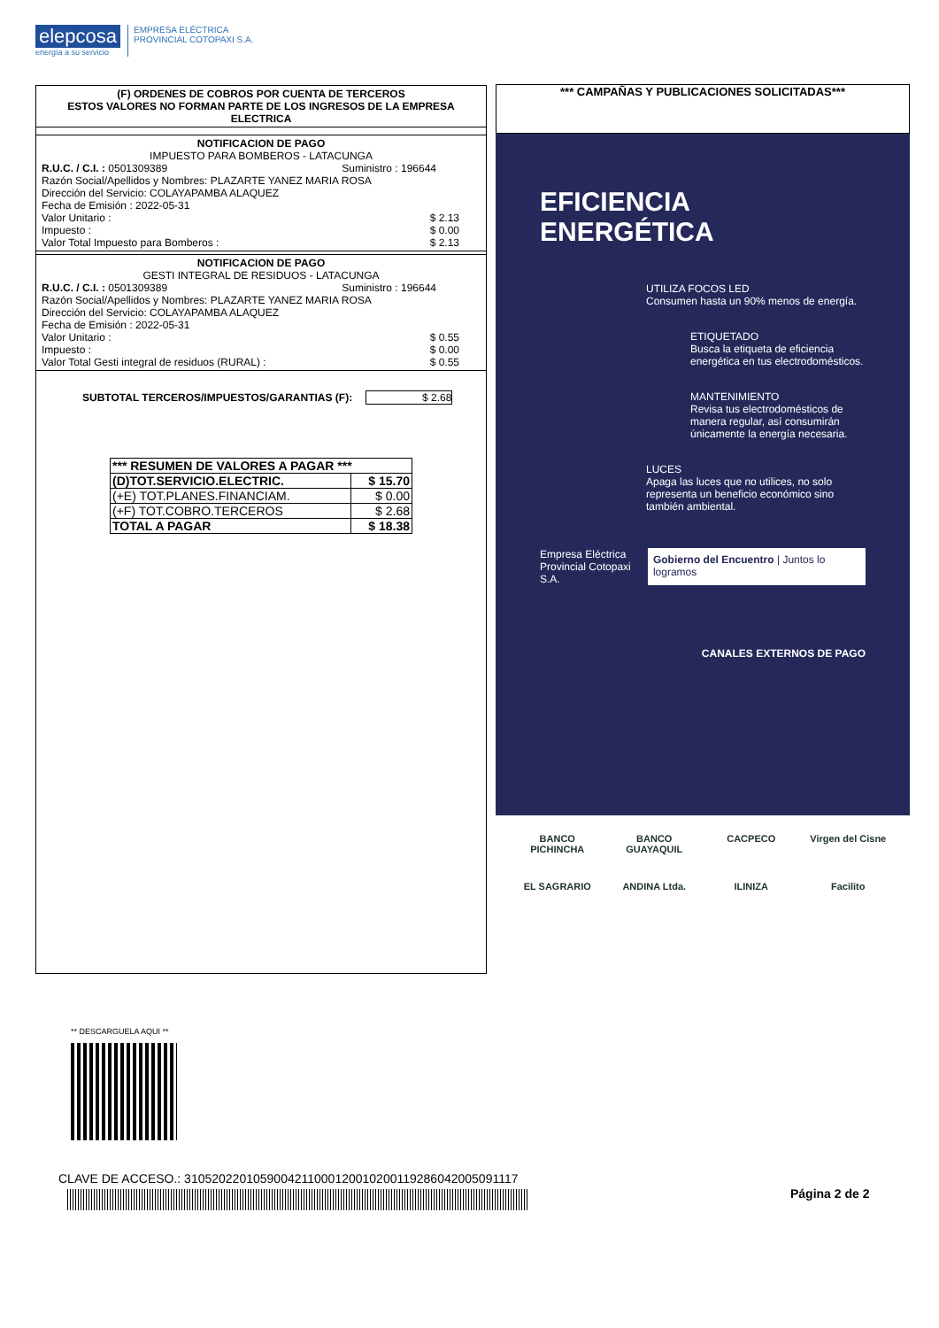elepcosa
energía a su servicio
EMPRESA ELÉCTRICA
PROVINCIAL COTOPAXI S.A.
(F) ORDENES DE COBROS POR CUENTA DE TERCEROS
ESTOS VALORES NO FORMAN PARTE DE LOS INGRESOS DE LA EMPRESA ELECTRICA
NOTIFICACION DE PAGO
IMPUESTO PARA BOMBEROS - LATACUNGA
R.U.C. / C.I. : 0501309389 Suministro : 196644
Razón Social/Apellidos y Nombres: PLAZARTE YANEZ MARIA ROSA
Dirección del Servicio: COLAYAPAMBA ALAQUEZ
Fecha de Emisión : 2022-05-31
Valor Unitario : $ 2.13
Impuesto : $ 0.00
Valor Total Impuesto para Bomberos : $ 2.13
NOTIFICACION DE PAGO
GESTI INTEGRAL DE RESIDUOS - LATACUNGA
R.U.C. / C.I. : 0501309389 Suministro : 196644
Razón Social/Apellidos y Nombres: PLAZARTE YANEZ MARIA ROSA
Dirección del Servicio: COLAYAPAMBA ALAQUEZ
Fecha de Emisión : 2022-05-31
Valor Unitario : $ 0.55
Impuesto : $ 0.00
Valor Total Gesti integral de residuos (RURAL) : $ 0.55
SUBTOTAL TERCEROS/IMPUESTOS/GARANTIAS (F): $ 2.68
| *** RESUMEN DE VALORES A PAGAR *** | |
| --- | --- |
| (D)TOT.SERVICIO.ELECTRIC. | $ 15.70 |
| (+E) TOT.PLANES.FINANCIAM. | $ 0.00 |
| (+F) TOT.COBRO.TERCEROS | $ 2.68 |
| TOTAL A PAGAR | $ 18.38 |
*** CAMPAÑAS Y PUBLICACIONES SOLICITADAS***
EFICIENCIA
ENERGÉTICA
UTILIZA FOCOS LED
Consumen hasta un 90% menos de energía.
ETIQUETADO
Busca la etiqueta de eficiencia energética en tus electrodomésticos.
MANTENIMIENTO
Revisa tus electrodomésticos de manera regular, así consumirán únicamente la energía necesaria.
LUCES
Apaga las luces que no utilices, no solo representa un beneficio económico sino también ambiental.
Empresa Eléctrica
Provincial Cotopaxi S.A. Gobierno del Encuentro | Juntos lo logramos
CANALES EXTERNOS DE PAGO
BANCO PICHINCHA BANCO GUAYAQUIL CACPECO Virgen del Cisne EL SAGRARIO ANDINA Ltda. ILINIZA Facilito
** DESCARGUELA AQUI **
CLAVE DE ACCESO.: 3105202201059004211000120010200119286042005091117
Página 2 de 2